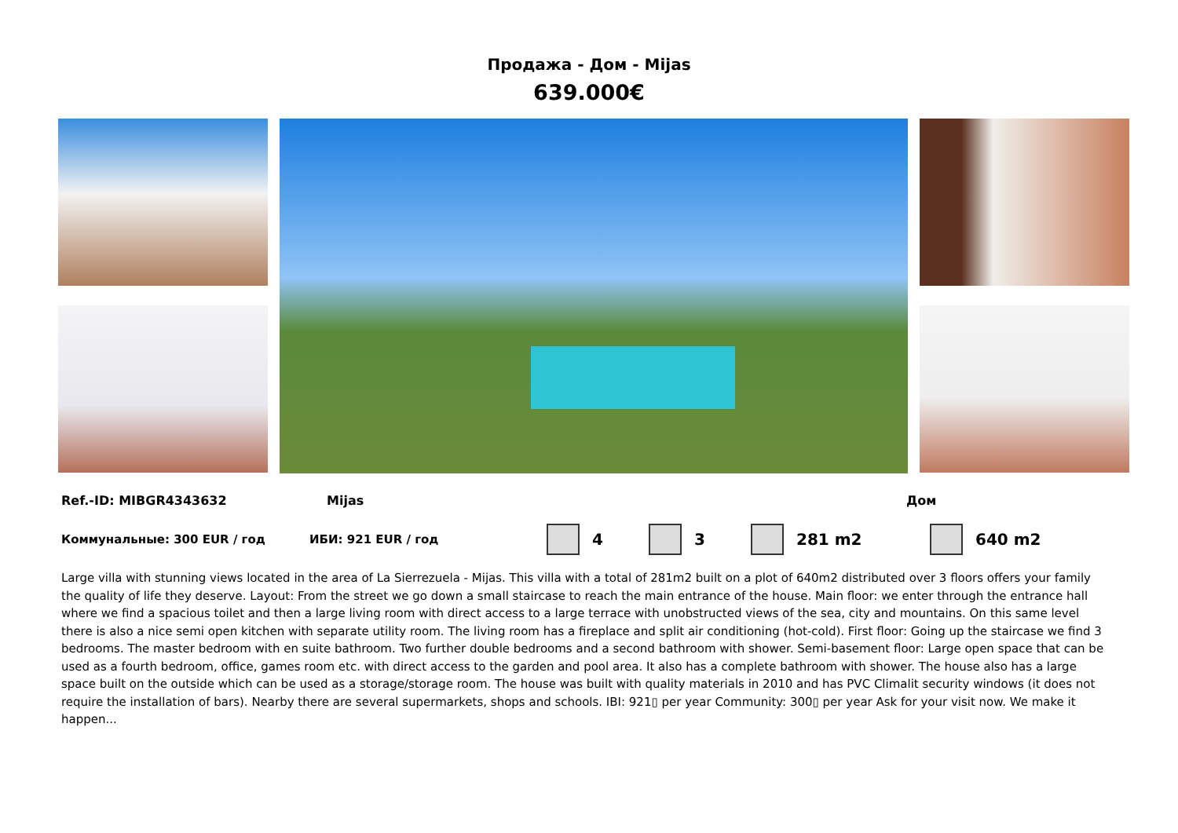Продажа - Дом - Mijas
639.000€
Ref.-ID: MIBGR4343632 Mijas Дом
Коммунальные: 300 EUR / год ИБИ: 921 EUR / год 4 3 281 m2 640 m2
Large villa with stunning views located in the area of La Sierrezuela - Mijas. This villa with a total of 281m2 built on a plot of 640m2 distributed over 3 floors offers your family the quality of life they deserve. Layout: From the street we go down a small staircase to reach the main entrance of the house. Main floor: we enter through the entrance hall where we find a spacious toilet and then a large living room with direct access to a large terrace with unobstructed views of the sea, city and mountains. On this same level there is also a nice semi open kitchen with separate utility room. The living room has a fireplace and split air conditioning (hot-cold). First floor: Going up the staircase we find 3 bedrooms. The master bedroom with en suite bathroom. Two further double bedrooms and a second bathroom with shower. Semi-basement floor: Large open space that can be used as a fourth bedroom, office, games room etc. with direct access to the garden and pool area. It also has a complete bathroom with shower. The house also has a large space built on the outside which can be used as a storage/storage room. The house was built with quality materials in 2010 and has PVC Climalit security windows (it does not require the installation of bars). Nearby there are several supermarkets, shops and schools. IBI: 921▯ per year Community: 300▯ per year Ask for your visit now. We make it happen...